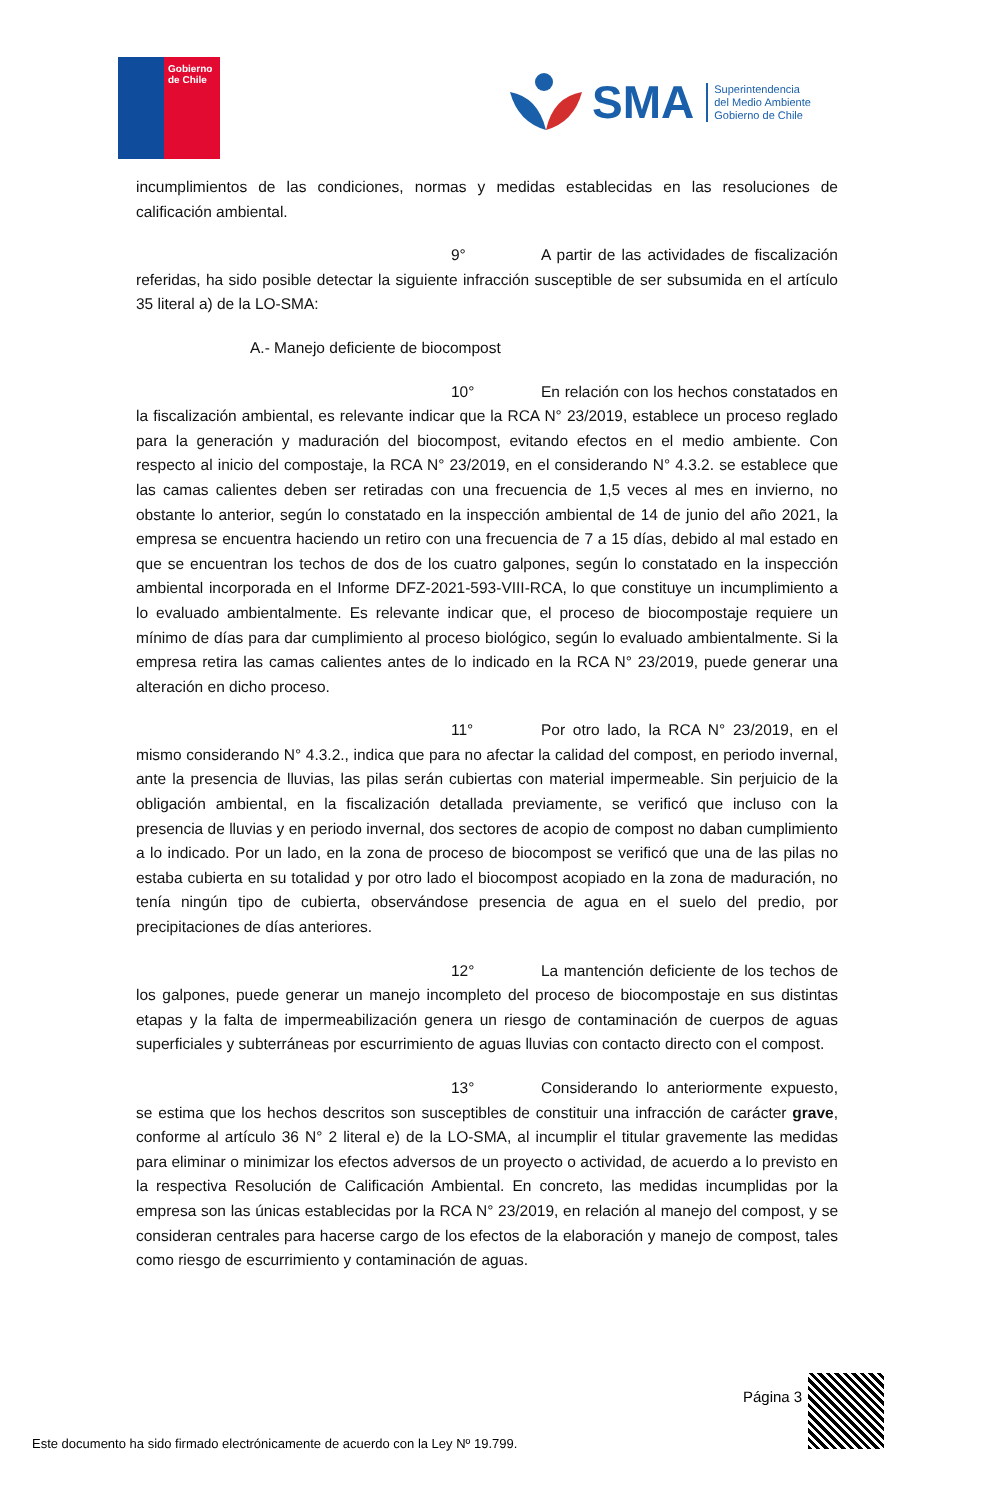Gobierno
de Chile
SMA
Superintendencia
del Medio Ambiente
Gobierno de Chile
incumplimientos de las condiciones, normas y medidas establecidas en las resoluciones de calificación ambiental.
9° A partir de las actividades de fiscalización referidas, ha sido posible detectar la siguiente infracción susceptible de ser subsumida en el artículo 35 literal a) de la LO-SMA:
A.- Manejo deficiente de biocompost
10° En relación con los hechos constatados en la fiscalización ambiental, es relevante indicar que la RCA N° 23/2019, establece un proceso reglado para la generación y maduración del biocompost, evitando efectos en el medio ambiente. Con respecto al inicio del compostaje, la RCA N° 23/2019, en el considerando N° 4.3.2. se establece que las camas calientes deben ser retiradas con una frecuencia de 1,5 veces al mes en invierno, no obstante lo anterior, según lo constatado en la inspección ambiental de 14 de junio del año 2021, la empresa se encuentra haciendo un retiro con una frecuencia de 7 a 15 días, debido al mal estado en que se encuentran los techos de dos de los cuatro galpones, según lo constatado en la inspección ambiental incorporada en el Informe DFZ-2021-593-VIII-RCA, lo que constituye un incumplimiento a lo evaluado ambientalmente. Es relevante indicar que, el proceso de biocompostaje requiere un mínimo de días para dar cumplimiento al proceso biológico, según lo evaluado ambientalmente. Si la empresa retira las camas calientes antes de lo indicado en la RCA N° 23/2019, puede generar una alteración en dicho proceso.
11° Por otro lado, la RCA N° 23/2019, en el mismo considerando N° 4.3.2., indica que para no afectar la calidad del compost, en periodo invernal, ante la presencia de lluvias, las pilas serán cubiertas con material impermeable. Sin perjuicio de la obligación ambiental, en la fiscalización detallada previamente, se verificó que incluso con la presencia de lluvias y en periodo invernal, dos sectores de acopio de compost no daban cumplimiento a lo indicado. Por un lado, en la zona de proceso de biocompost se verificó que una de las pilas no estaba cubierta en su totalidad y por otro lado el biocompost acopiado en la zona de maduración, no tenía ningún tipo de cubierta, observándose presencia de agua en el suelo del predio, por precipitaciones de días anteriores.
12° La mantención deficiente de los techos de los galpones, puede generar un manejo incompleto del proceso de biocompostaje en sus distintas etapas y la falta de impermeabilización genera un riesgo de contaminación de cuerpos de aguas superficiales y subterráneas por escurrimiento de aguas lluvias con contacto directo con el compost.
13° Considerando lo anteriormente expuesto, se estima que los hechos descritos son susceptibles de constituir una infracción de carácter grave, conforme al artículo 36 N° 2 literal e) de la LO-SMA, al incumplir el titular gravemente las medidas para eliminar o minimizar los efectos adversos de un proyecto o actividad, de acuerdo a lo previsto en la respectiva Resolución de Calificación Ambiental. En concreto, las medidas incumplidas por la empresa son las únicas establecidas por la RCA N° 23/2019, en relación al manejo del compost, y se consideran centrales para hacerse cargo de los efectos de la elaboración y manejo de compost, tales como riesgo de escurrimiento y contaminación de aguas.
Página 3
Este documento ha sido firmado electrónicamente de acuerdo con la Ley Nº 19.799.